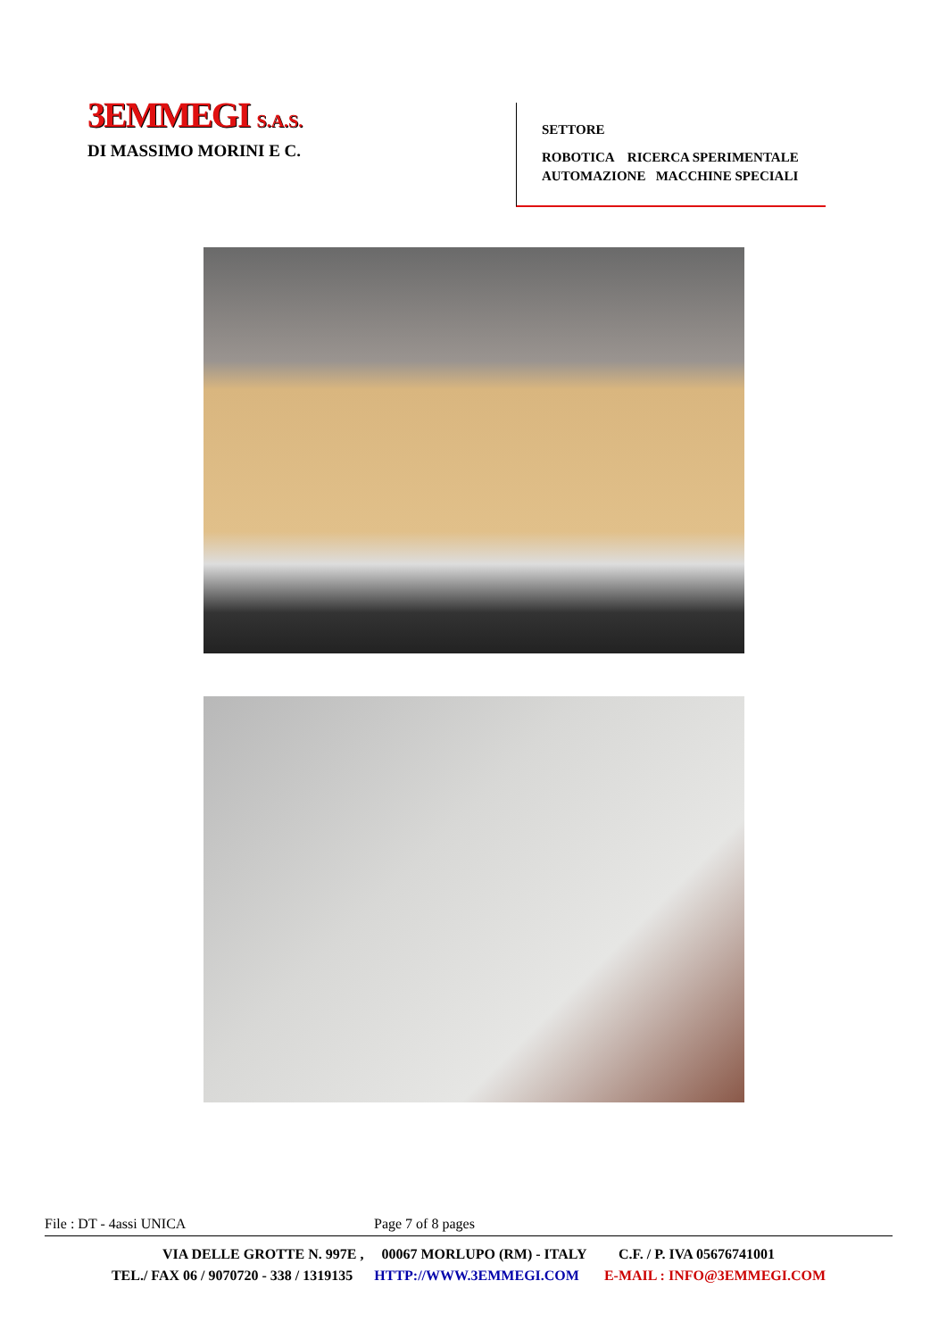3EMMEGI S.A.S.
DI MASSIMO MORINI E C.
SETTORE
ROBOTICA RICERCA SPERIMENTALE
AUTOMAZIONE MACCHINE SPECIALI
File : DT - 4assi UNICA Page 7 of 8 pages
VIA DELLE GROTTE N. 997E , 00067 MORLUPO (RM) - ITALY C.F. / P. IVA 05676741001
TEL./ FAX 06 / 9070720 - 338 / 1319135 HTTP://WWW.3EMMEGI.COM E-MAIL : INFO@3EMMEGI.COM